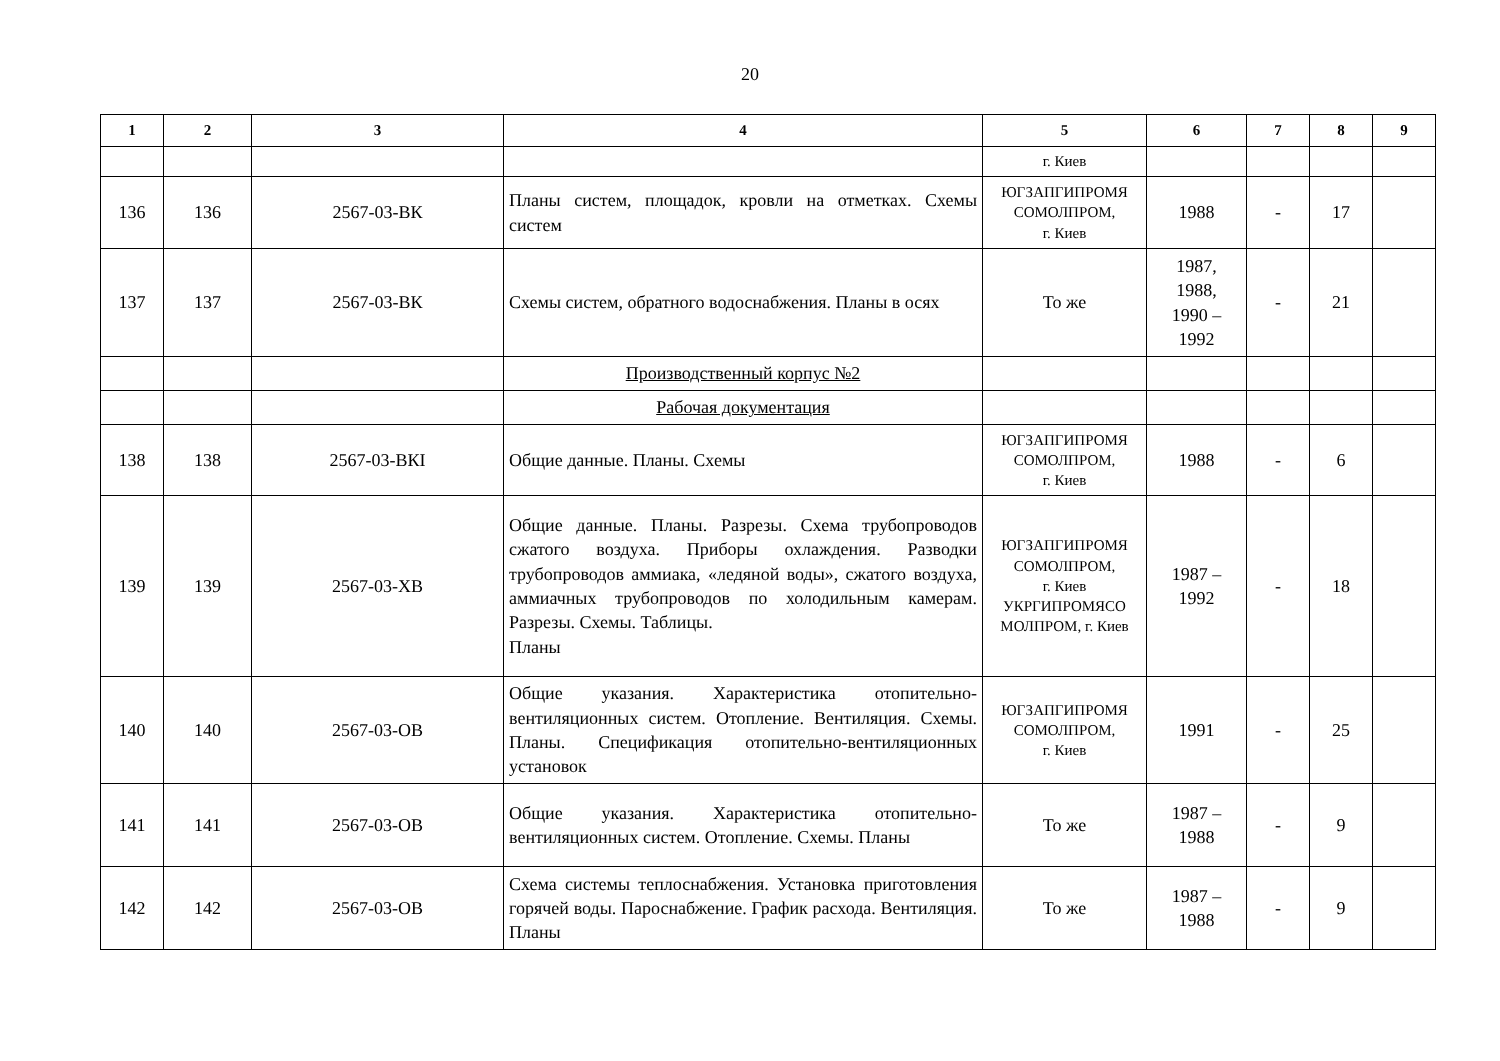20
| 1 | 2 | 3 | 4 | 5 | 6 | 7 | 8 | 9 |
| --- | --- | --- | --- | --- | --- | --- | --- | --- |
| | | | | г. Киев | | | | |
| 136 | 136 | 2567-03-ВК | Планы систем, площадок, кровли на отметках. Схемы систем | ЮГЗАПГИПРОМЯ СОМОЛПРОМ, г. Киев | 1988 | - | 17 | |
| 137 | 137 | 2567-03-ВК | Схемы систем, обратного водоснабжения. Планы в осях | То же | 1987, 1988, 1990 – 1992 | - | 21 | |
| | | | Производственный корпус №2 | | | | | |
| | | | Рабочая документация | | | | | |
| 138 | 138 | 2567-03-ВКI | Общие данные. Планы. Схемы | ЮГЗАПГИПРОМЯ СОМОЛПРОМ, г. Киев | 1988 | - | 6 | |
| 139 | 139 | 2567-03-ХВ | Общие данные. Планы. Разрезы. Схема трубопроводов сжатого воздуха. Приборы охлаждения. Разводки трубопроводов аммиака, «ледяной воды», сжатого воздуха, аммиачных трубопроводов по холодильным камерам. Разрезы. Схемы. Таблицы. Планы | ЮГЗАПГИПРОМЯ СОМОЛПРОМ, г. Киев УКРГИПРОМЯСО МОЛПРОМ, г. Киев | 1987 – 1992 | - | 18 | |
| 140 | 140 | 2567-03-ОВ | Общие указания. Характеристика отопительно-вентиляционных систем. Отопление. Вентиляция. Схемы. Планы. Спецификация отопительно-вентиляционных установок | ЮГЗАПГИПРОМЯ СОМОЛПРОМ, г. Киев | 1991 | - | 25 | |
| 141 | 141 | 2567-03-ОВ | Общие указания. Характеристика отопительно-вентиляционных систем. Отопление. Схемы. Планы | То же | 1987 – 1988 | - | 9 | |
| 142 | 142 | 2567-03-ОВ | Схема системы теплоснабжения. Установка приготовления горячей воды. Пароснабжение. График расхода. Вентиляция. Планы | То же | 1987 – 1988 | - | 9 | |